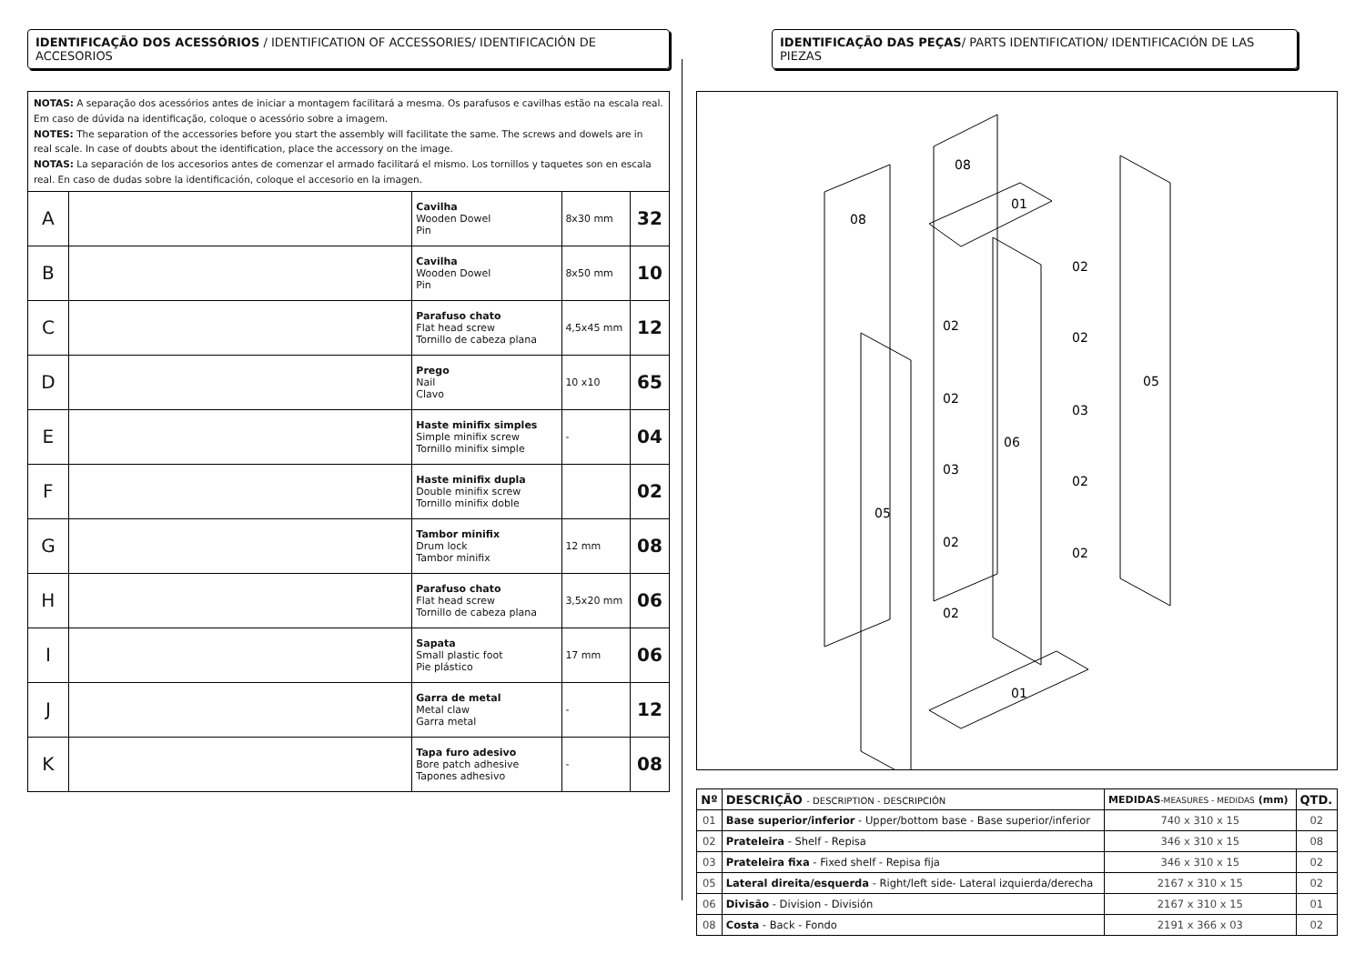IDENTIFICAÇÃO DOS ACESSÓRIOS / IDENTIFICATION OF ACCESSORIES/ IDENTIFICACIÓN DE ACCESORIOS
NOTAS: A separação dos acessórios antes de iniciar a montagem facilitará a mesma. Os parafusos e cavilhas estão na escala real. Em caso de dúvida na identificação, coloque o acessório sobre a imagem.
NOTES: The separation of the accessories before you start the assembly will facilitate the same. The screws and dowels are in real scale. In case of doubts about the identification, place the accessory on the image.
NOTAS: La separación de los accesorios antes de comenzar el armado facilitará el mismo. Los tornillos y taquetes son en escala real. En caso de dudas sobre la identificación, coloque el accesorio en la imagen.
| A | | Cavilha Wooden Dowel Pin | 8x30 mm | 32 |
| B | | Cavilha Wooden Dowel Pin | 8x50 mm | 10 |
| C | | Parafuso chato Flat head screw Tornillo de cabeza plana | 4,5x45 mm | 12 |
| D | | Prego Nail Clavo | 10 x10 | 65 |
| E | | Haste minifix simples Simple minifix screw Tornillo minifix simple | - | 04 |
| F | | Haste minifix dupla Double minifix screw Tornillo minifix doble | | 02 |
| G | | Tambor minifix Drum lock Tambor minifix | 12 mm | 08 |
| H | | Parafuso chato Flat head screw Tornillo de cabeza plana | 3,5x20 mm | 06 |
| I | | Sapata Small plastic foot Pie plástico | 17 mm | 06 |
| J | | Garra de metal Metal claw Garra metal | - | 12 |
| K | | Tapa furo adesivo Bore patch adhesive Tapones adhesivo | - | 08 |
IDENTIFICAÇÃO DAS PEÇAS/ PARTS IDENTIFICATION/ IDENTIFICACIÓN DE LAS PIEZAS
08
08
01
02
02
02
02
03
05
06
03
02
05
02
02
02
01
| Nº | DESCRIÇÃO - DESCRIPTION - DESCRIPCIÓN | MEDIDAS -MEASURES - MEDIDAS (mm) | QTD. |
| --- | --- | --- | --- |
| 01 | Base superior/inferior - Upper/bottom base - Base superior/inferior | 740 x 310 x 15 | 02 |
| 02 | Prateleira - Shelf - Repisa | 346 x 310 x 15 | 08 |
| 03 | Prateleira fixa - Fixed shelf - Repisa fija | 346 x 310 x 15 | 02 |
| 05 | Lateral direita/esquerda - Right/left side- Lateral izquierda/derecha | 2167 x 310 x 15 | 02 |
| 06 | Divisão - Division - División | 2167 x 310 x 15 | 01 |
| 08 | Costa - Back - Fondo | 2191 x 366 x 03 | 02 |